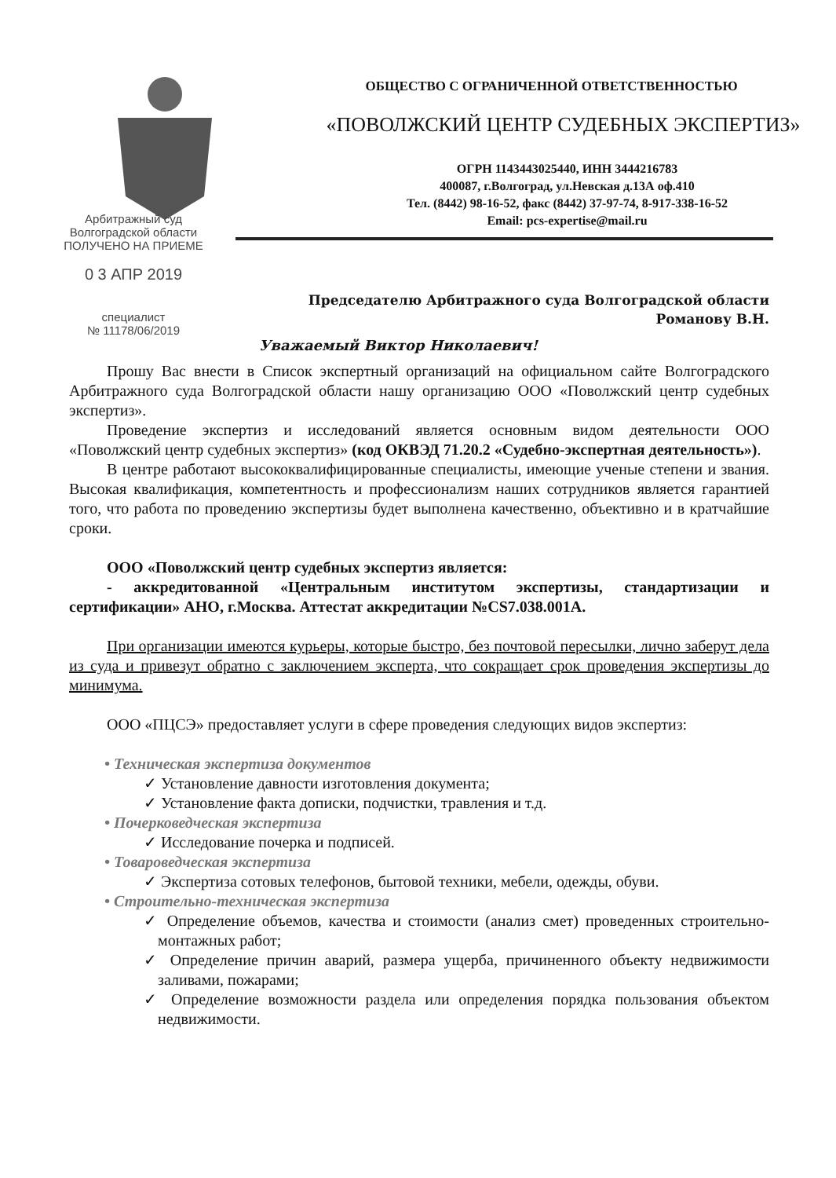ОБЩЕСТВО С ОГРАНИЧЕННОЙ ОТВЕТСТВЕННОСТЬЮ
«ПОВОЛЖСКИЙ ЦЕНТР СУДЕБНЫХ ЭКСПЕРТИЗ»
ОГРН 1143443025440, ИНН 3444216783
400087, г.Волгоград, ул.Невская д.13А оф.410
Тел. (8442) 98-16-52, факс (8442) 37-97-74, 8-917-338-16-52
Email: pcs-expertise@mail.ru
Арбитражный суд
Волгоградской области
ПОЛУЧЕНО НА ПРИЕМЕ
0 3 АПР 2019
специалист
№ 11178/06/2019
Председателю Арбитражного суда Волгоградской области
Романову В.Н.
Уважаемый Виктор Николаевич!
Прошу Вас внести в Список экспертный организаций на официальном сайте Волгоградского Арбитражного суда Волгоградской области нашу организацию ООО «Поволжский центр судебных экспертиз».
Проведение экспертиз и исследований является основным видом деятельности ООО «Поволжский центр судебных экспертиз» (код ОКВЭД 71.20.2 «Судебно-экспертная деятельность»).
В центре работают высококвалифицированные специалисты, имеющие ученые степени и звания. Высокая квалификация, компетентность и профессионализм наших сотрудников является гарантией того, что работа по проведению экспертизы будет выполнена качественно, объективно и в кратчайшие сроки.
ООО «Поволжский центр судебных экспертиз является:
- аккредитованной «Центральным институтом экспертизы, стандартизации и сертификации» АНО, г.Москва. Аттестат аккредитации №CS7.038.001A.
При организации имеются курьеры, которые быстро, без почтовой пересылки, лично заберут дела из суда и привезут обратно с заключением эксперта, что сокращает срок проведения экспертизы до минимума.
ООО «ПЦСЭ» предоставляет услуги в сфере проведения следующих видов экспертиз:
• Техническая экспертиза документов
✓ Установление давности изготовления документа;
✓ Установление факта дописки, подчистки, травления и т.д.
• Почерковедческая экспертиза
✓ Исследование почерка и подписей.
• Товароведческая экспертиза
✓ Экспертиза сотовых телефонов, бытовой техники, мебели, одежды, обуви.
• Строительно-техническая экспертиза
✓ Определение объемов, качества и стоимости (анализ смет) проведенных строительно-монтажных работ;
✓ Определение причин аварий, размера ущерба, причиненного объекту недвижимости заливами, пожарами;
✓ Определение возможности раздела или определения порядка пользования объектом недвижимости.